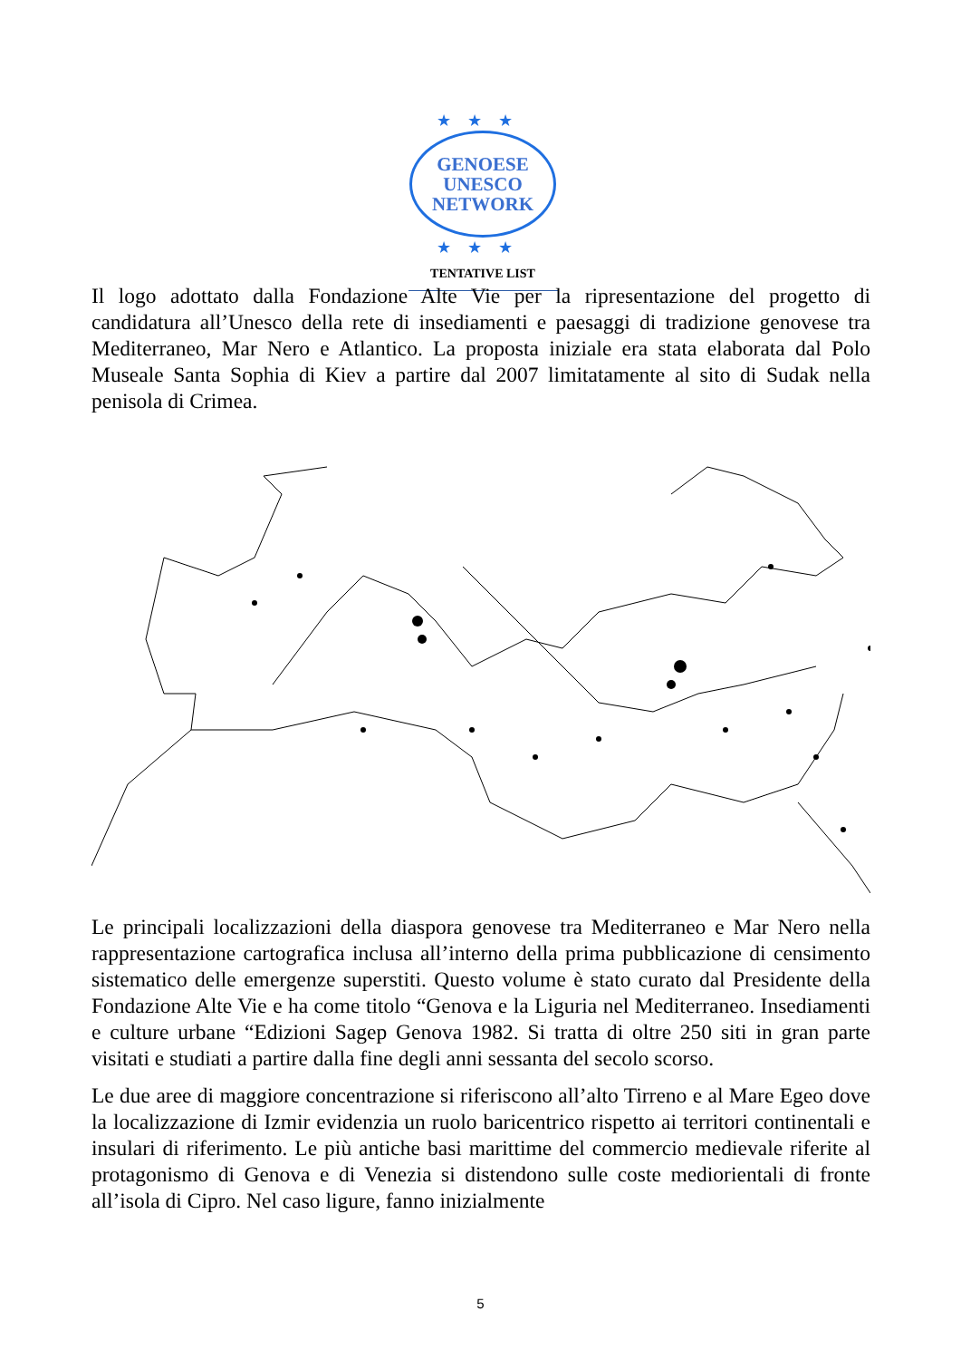★★★
GENOESE
UNESCO
NETWORK
★★★
TENTATIVE LIST
Il logo adottato dalla Fondazione Alte Vie per la ripresentazione del progetto di candidatura all’Unesco della rete di insediamenti e paesaggi di tradizione genovese tra Mediterraneo, Mar Nero e Atlantico. La proposta iniziale era stata elaborata dal Polo Museale Santa Sophia di Kiev a partire dal 2007 limitatamente al sito di Sudak nella penisola di Crimea.
Le principali localizzazioni della diaspora genovese tra Mediterraneo e Mar Nero nella rappresentazione cartografica inclusa all’interno della prima pubblicazione di censimento sistematico delle emergenze superstiti. Questo volume è stato curato dal Presidente della Fondazione Alte Vie e ha come titolo “Genova e la Liguria nel Mediterraneo. Insediamenti e culture urbane “Edizioni Sagep Genova 1982. Si tratta di oltre 250 siti in gran parte visitati e studiati a partire dalla fine degli anni sessanta del secolo scorso.
Le due aree di maggiore concentrazione si riferiscono all’alto Tirreno e al Mare Egeo dove la localizzazione di Izmir evidenzia un ruolo baricentrico rispetto ai territori continentali e insulari di riferimento. Le più antiche basi marittime del commercio medievale riferite al protagonismo di Genova e di Venezia si distendono sulle coste mediorientali di fronte all’isola di Cipro. Nel caso ligure, fanno inizialmente
5